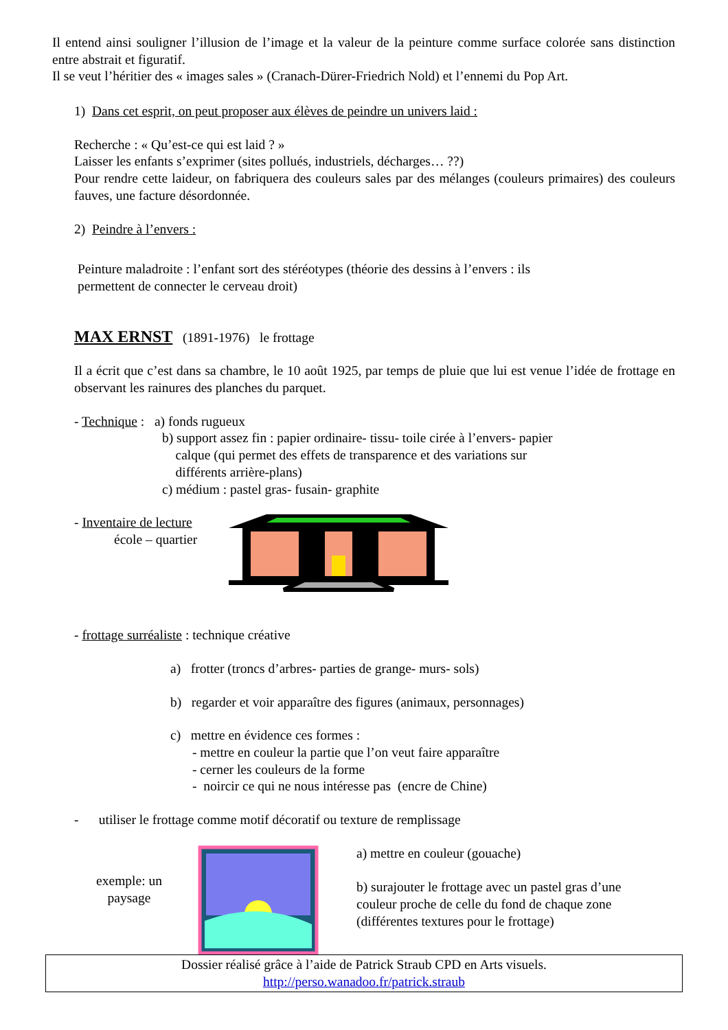Il entend ainsi souligner l’illusion de l’image et la valeur de la peinture comme surface colorée sans distinction entre abstrait et figuratif.
Il se veut l’héritier des « images sales » (Cranach-Dürer-Friedrich Nold) et l’ennemi du Pop Art.
1) Dans cet esprit, on peut proposer aux élèves de peindre un univers laid :
Recherche : « Qu’est-ce qui est laid ? »
Laisser les enfants s’exprimer (sites pollués, industriels, décharges… ??)
Pour rendre cette laideur, on fabriquera des couleurs sales par des mélanges (couleurs primaires) des couleurs fauves, une facture désordonnée.
2) Peindre à l’envers :
Peinture maladroite : l’enfant sort des stéréotypes (théorie des dessins à l’envers : ils
permettent de connecter le cerveau droit)
MAX ERNST (1891-1976) le frottage
Il a écrit que c’est dans sa chambre, le 10 août 1925, par temps de pluie que lui est venue l’idée de frottage en observant les rainures des planches du parquet.
- Technique : a) fonds rugueux
b) support assez fin : papier ordinaire- tissu- toile cirée à l’envers- papier
calque (qui permet des effets de transparence et des variations sur
différents arrière-plans)
c) médium : pastel gras- fusain- graphite
- Inventaire de lecture
école – quartier
- frottage surréaliste : technique créative
a) frotter (troncs d’arbres- parties de grange- murs- sols)
b) regarder et voir apparaître des figures (animaux, personnages)
c) mettre en évidence ces formes :
- mettre en couleur la partie que l’on veut faire apparaître
- cerner les couleurs de la forme
- noircir ce qui ne nous intéresse pas (encre de Chine)
- utiliser le frottage comme motif décoratif ou texture de remplissage
exemple: un
paysage
a) mettre en couleur (gouache)
b) surajouter le frottage avec un pastel gras d’une
couleur proche de celle du fond de chaque zone
(différentes textures pour le frottage)
Dossier réalisé grâce à l’aide de Patrick Straub CPD en Arts visuels.
http://perso.wanadoo.fr/patrick.straub